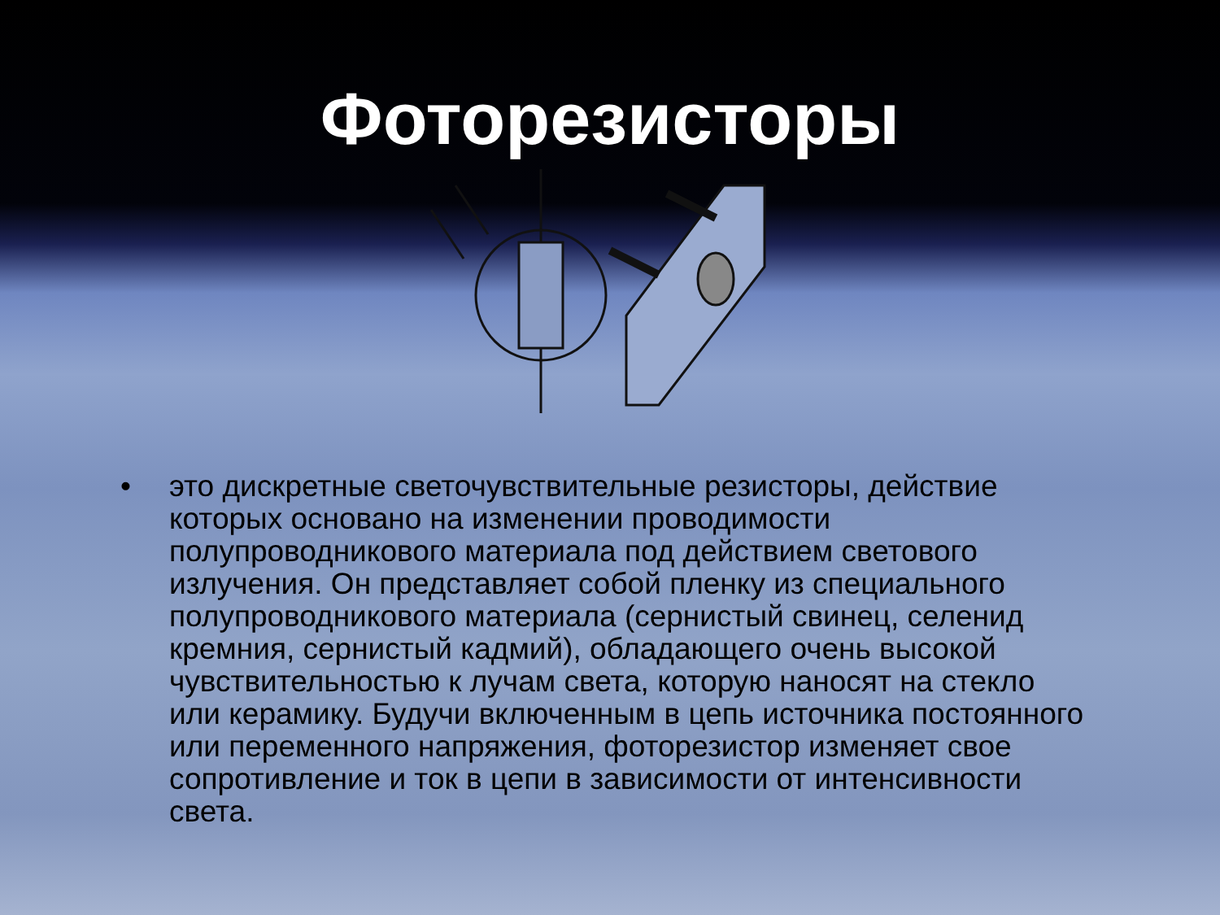Фоторезисторы
• это дискретные светочувствительные резисторы, действие которых основано на изменении проводимости полупроводникового материала под действием светового излучения. Он представляет собой пленку из специального полупроводникового материала (сернистый свинец, селенид кремния, сернистый кадмий), обладающего очень высокой чувствительностью к лучам света, которую наносят на стекло или керамику. Будучи включенным в цепь источника постоянного или переменного напряжения, фоторезистор изменяет свое сопротивление и ток в цепи в зависимости от интенсивности света.